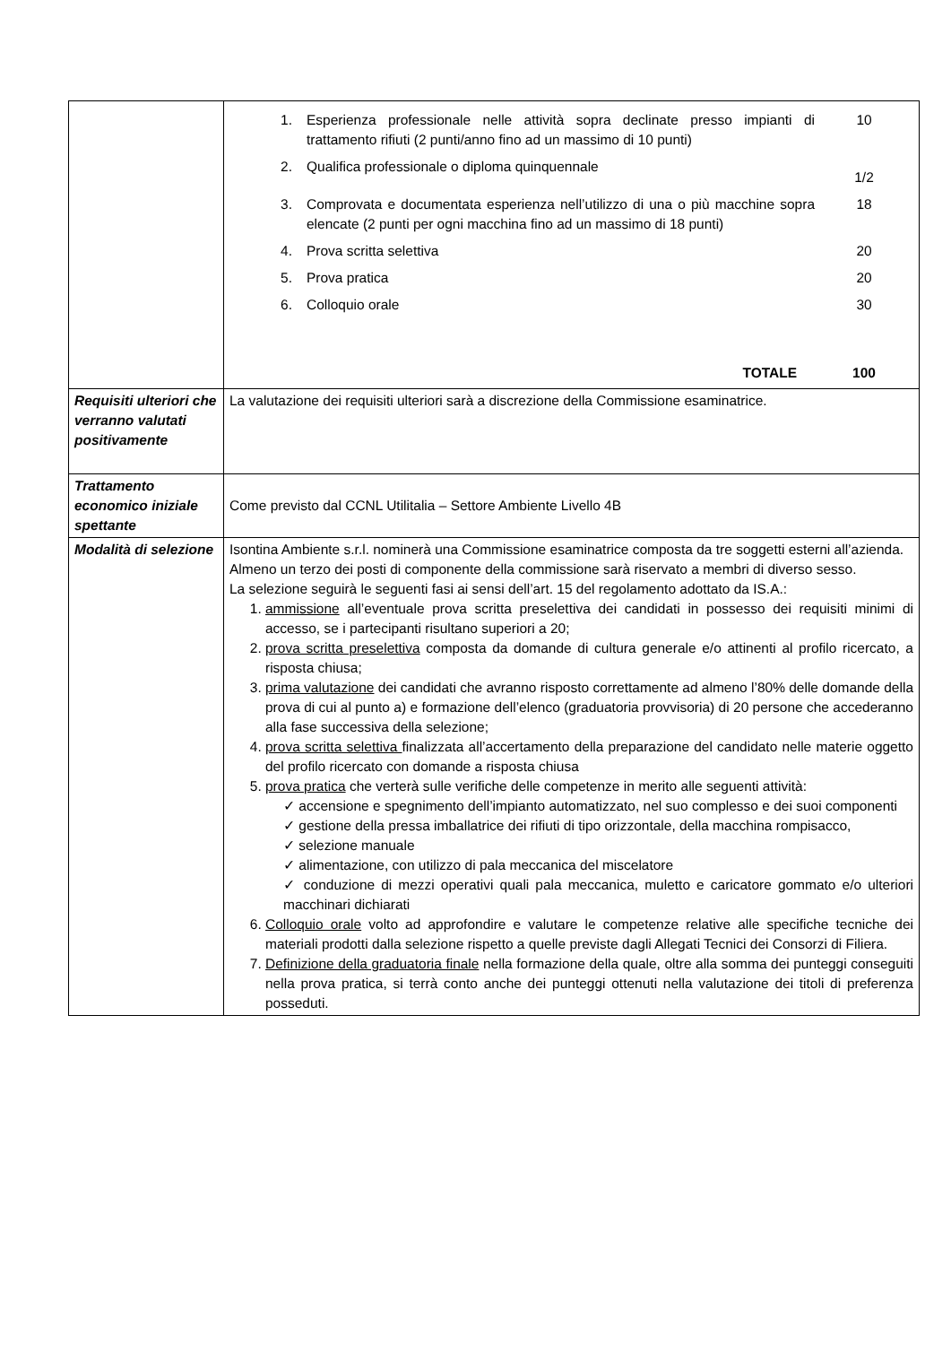| | / 1. / Esperienza professionale nelle attività sopra declinate presso impianti di trattamento rifiuti (2 punti/anno fino ad un massimo di 10 punti) / 10 / / 2. / Qualifica professionale o diploma quinquennale / 1/2 / / 3. / Comprovata e documentata esperienza nell’utilizzo di una o più macchine sopra elencate (2 punti per ogni macchina fino ad un massimo di 18 punti) / 18 / / 4. / Prova scritta selettiva / 20 / / 5. / Prova pratica / 20 / / 6. / Colloquio orale / 30 / / / TOTALE / 100 / |
| Requisiti ulteriori che verranno valutati positivamente | La valutazione dei requisiti ulteriori sarà a discrezione della Commissione esaminatrice. |
| Trattamento economico iniziale spettante | Come previsto dal CCNL Utilitalia – Settore Ambiente Livello 4B |
| Modalità di selezione | Isontina Ambiente s.r.l. nominerà una Commissione esaminatrice composta da tre soggetti esterni all’azienda. Almeno un terzo dei posti di componente della commissione sarà riservato a membri di diverso sesso. La selezione seguirà le seguenti fasi ai sensi dell’art. 15 del regolamento adottato da IS.A.: 1. ammissione all’eventuale prova scritta preselettiva dei candidati in possesso dei requisiti minimi di accesso, se i partecipanti risultano superiori a 20; 2. prova scritta preselettiva composta da domande di cultura generale e/o attinenti al profilo ricercato, a risposta chiusa; 3. prima valutazione dei candidati che avranno risposto correttamente ad almeno l’80% delle domande della prova di cui al punto a) e formazione dell’elenco (graduatoria provvisoria) di 20 persone che accederanno alla fase successiva della selezione; 4. prova scritta selettiva finalizzata all’accertamento della preparazione del candidato nelle materie oggetto del profilo ricercato con domande a risposta chiusa 5. prova pratica che verterà sulle verifiche delle competenze in merito alle seguenti attività: ✓ accensione e spegnimento dell’impianto automatizzato, nel suo complesso e dei suoi componenti ✓ gestione della pressa imballatrice dei rifiuti di tipo orizzontale, della macchina rompisacco, ✓ selezione manuale ✓ alimentazione, con utilizzo di pala meccanica del miscelatore ✓ conduzione di mezzi operativi quali pala meccanica, muletto e caricatore gommato e/o ulteriori macchinari dichiarati 6. Colloquio orale volto ad approfondire e valutare le competenze relative alle specifiche tecniche dei materiali prodotti dalla selezione rispetto a quelle previste dagli Allegati Tecnici dei Consorzi di Filiera. 7. Definizione della graduatoria finale nella formazione della quale, oltre alla somma dei punteggi conseguiti nella prova pratica, si terrà conto anche dei punteggi ottenuti nella valutazione dei titoli di preferenza posseduti. |